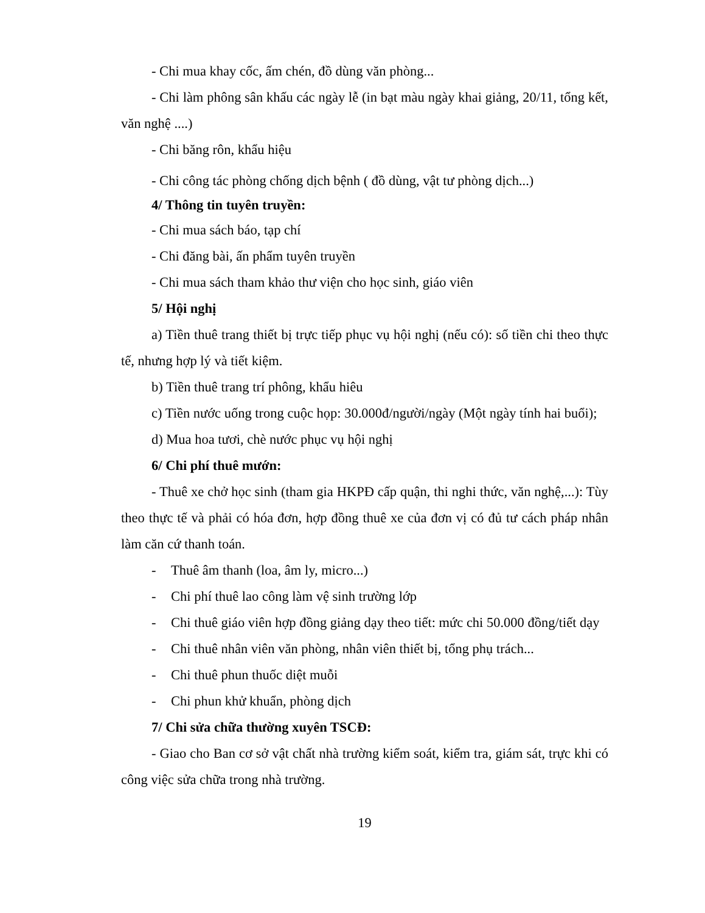- Chi mua khay cốc, ấm chén, đồ dùng văn phòng...
- Chi làm phông sân khấu các ngày lễ (in bạt màu ngày khai giảng, 20/11, tổng kết, văn nghệ ....)
- Chi băng rôn, khẩu hiệu
- Chi công tác phòng chống dịch bệnh ( đồ dùng, vật tư phòng dịch...)
4/ Thông tin tuyên truyền:
- Chi mua sách báo, tạp chí
- Chi đăng bài, ấn phẩm tuyên truyền
- Chi mua sách tham khảo thư viện cho học sinh, giáo viên
5/ Hội nghị
a) Tiền thuê trang thiết bị trực tiếp phục vụ hội nghị (nếu có): số tiền chi theo thực tế, nhưng hợp lý và tiết kiệm.
b) Tiền thuê trang trí phông, khẩu hiêu
c) Tiền nước uống trong cuộc họp: 30.000đ/người/ngày (Một ngày tính hai buổi);
d) Mua hoa tươi, chè nước phục vụ hội nghị
6/ Chi phí thuê mướn:
- Thuê xe chở học sinh (tham gia HKPĐ cấp quận, thi nghi thức, văn nghệ,...): Tùy theo thực tế và phải có hóa đơn, hợp đồng thuê xe của đơn vị có đủ tư cách pháp nhân làm căn cứ thanh toán.
- Thuê âm thanh (loa, âm ly, micro...)
- Chi phí thuê lao công làm vệ sinh trường lớp
- Chi thuê giáo viên hợp đồng giảng dạy theo tiết: mức chi 50.000 đồng/tiết dạy
- Chi thuê nhân viên văn phòng, nhân viên thiết bị, tổng phụ trách...
- Chi thuê phun thuốc diệt muỗi
- Chi phun khử khuẩn, phòng dịch
7/ Chi sửa chữa thường xuyên TSCĐ:
- Giao cho Ban cơ sở vật chất nhà trường kiểm soát, kiểm tra, giám sát, trực khi có công việc sửa chữa trong nhà trường.
19